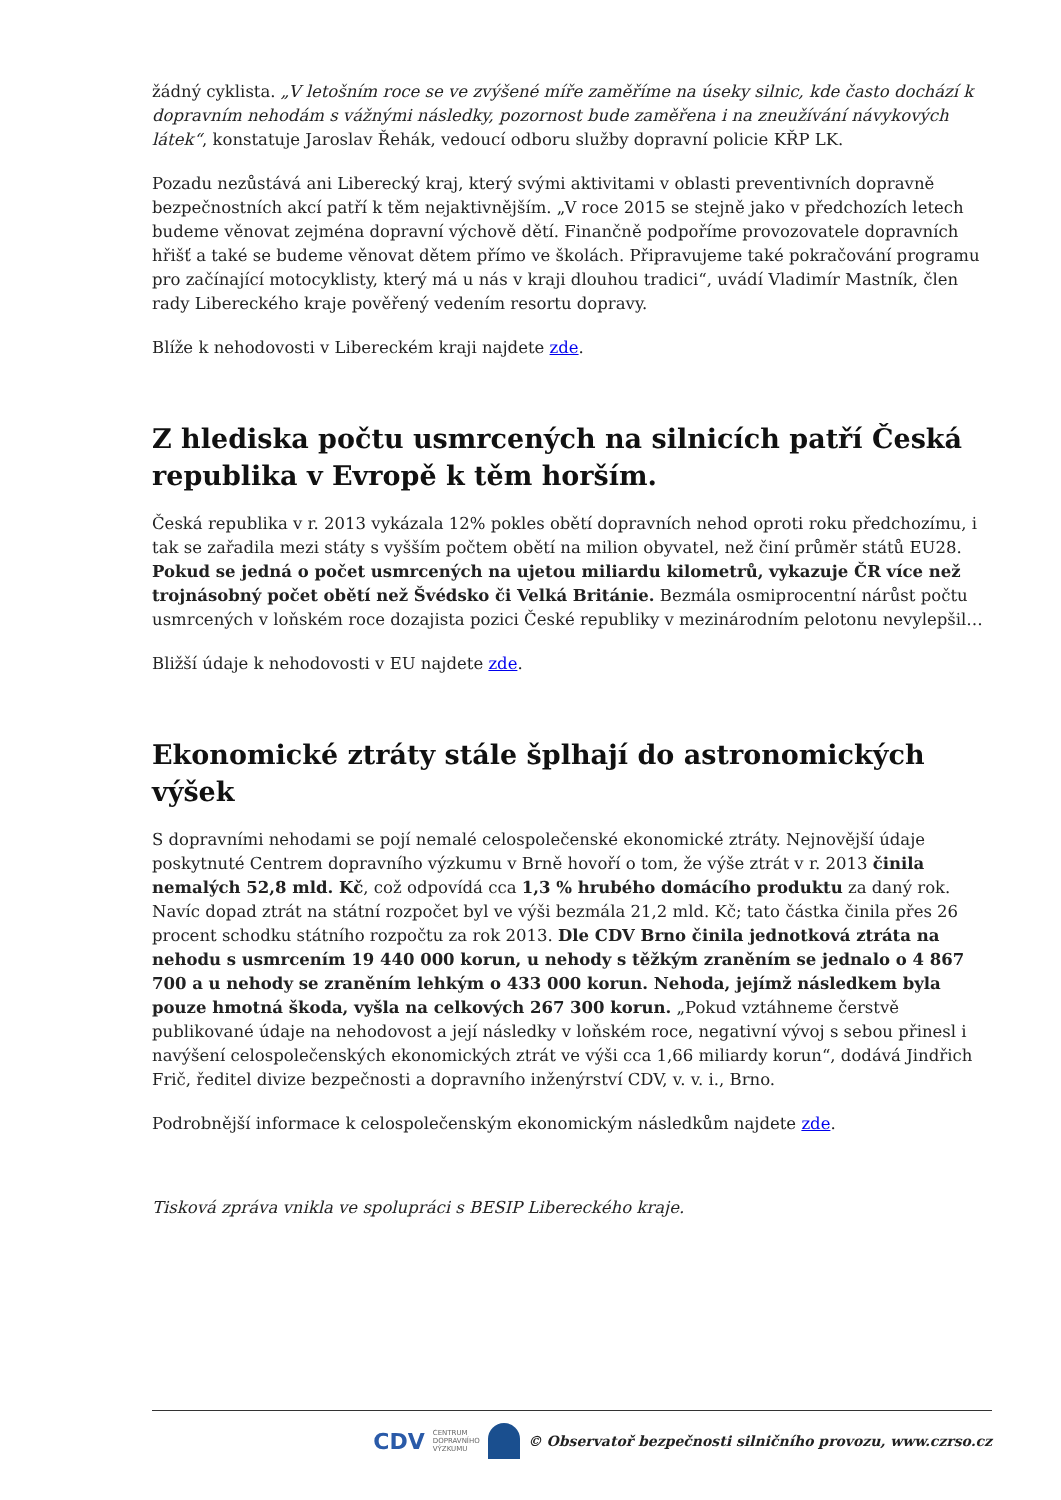žádný cyklista. „V letošním roce se ve zvýšené míře zaměříme na úseky silnic, kde často dochází k dopravním nehodám s vážnými následky, pozornost bude zaměřena i na zneužívání návykových látek“, konstatuje Jaroslav Řehák, vedoucí odboru služby dopravní policie KŘP LK.
Pozadu nezůstává ani Liberecký kraj, který svými aktivitami v oblasti preventivních dopravně bezpečnostních akcí patří k těm nejaktivnějším. „V roce 2015 se stejně jako v předchozích letech budeme věnovat zejména dopravní výchově dětí. Finančně podpoříme provozovatele dopravních hřišť a také se budeme věnovat dětem přímo ve školách. Připravujeme také pokračování programu pro začínající motocyklisty, který má u nás v kraji dlouhou tradici“, uvádí Vladimír Mastník, člen rady Libereckého kraje pověřený vedením resortu dopravy.
Blíže k nehodovosti v Libereckém kraji najdete zde.
Z hlediska počtu usmrcených na silnicích patří Česká republika v Evropě k těm horším.
Česká republika v r. 2013 vykázala 12% pokles obětí dopravních nehod oproti roku předchozímu, i tak se zařadila mezi státy s vyšším počtem obětí na milion obyvatel, než činí průměr států EU28. Pokud se jedná o počet usmrcených na ujetou miliardu kilometrů, vykazuje ČR více než trojnásobný počet obětí než Švédsko či Velká Británie. Bezmála osmiprocentní nárůst počtu usmrcených v loňském roce dozajista pozici České republiky v mezinárodním pelotonu nevylepšil…
Bližší údaje k nehodovosti v EU najdete zde.
Ekonomické ztráty stále šplhají do astronomických výšek
S dopravními nehodami se pojí nemalé celospolečenské ekonomické ztráty. Nejnovější údaje poskytnuté Centrem dopravního výzkumu v Brně hovoří o tom, že výše ztrát v r. 2013 činila nemalých 52,8 mld. Kč, což odpovídá cca 1,3 % hrubého domácího produktu za daný rok. Navíc dopad ztrát na státní rozpočet byl ve výši bezmála 21,2 mld. Kč; tato částka činila přes 26 procent schodku státního rozpočtu za rok 2013. Dle CDV Brno činila jednotková ztráta na nehodu s usmrcením 19 440 000 korun, u nehody s těžkým zraněním se jednalo o 4 867 700 a u nehody se zraněním lehkým o 433 000 korun. Nehoda, jejímž následkem byla pouze hmotná škoda, vyšla na celkových 267 300 korun. „Pokud vztáhneme čerstvě publikované údaje na nehodovost a její následky v loňském roce, negativní vývoj s sebou přinesl i navýšení celospolečenských ekonomických ztrát ve výši cca 1,66 miliardy korun“, dodává Jindřich Frič, ředitel divize bezpečnosti a dopravního inženýrství CDV, v. v. i., Brno.
Podrobnější informace k celospolečenským ekonomickým následkům najdete zde.
Tisková zpráva vnikla ve spolupráci s BESIP Libereckého kraje.
CDV CENTRUM
DOPRAVNÍHO
VÝZKUMU © Observatoř bezpečnosti silničního provozu, www.czrso.cz